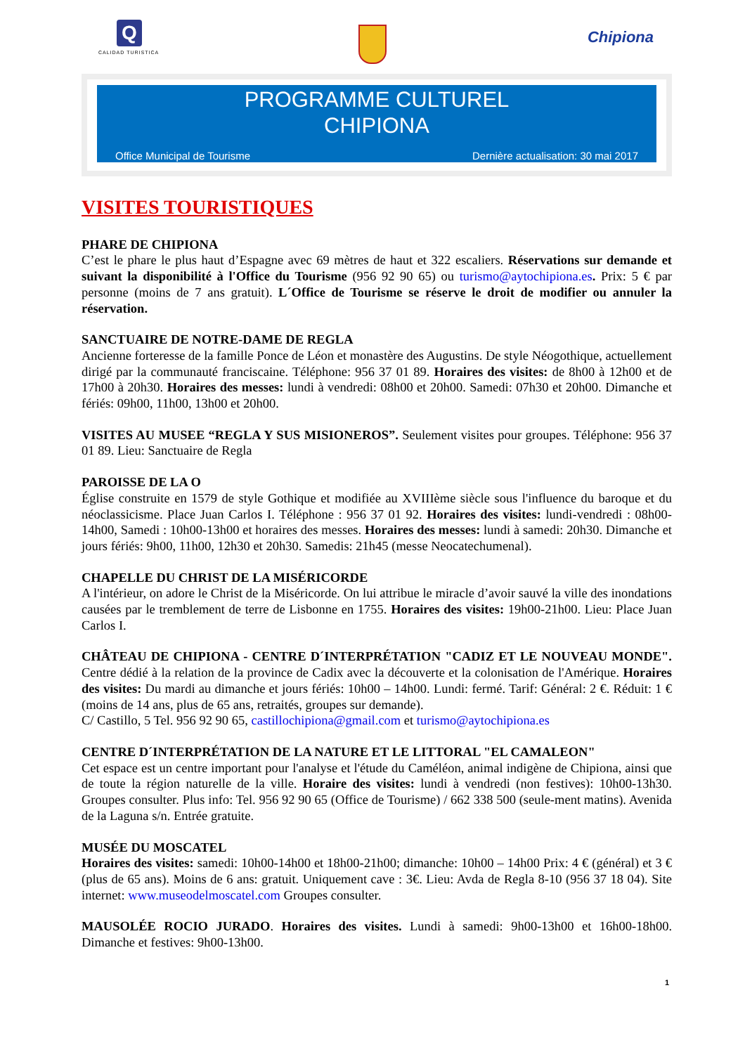Q
CALIDAD TURISTICA
Chipiona
PROGRAMME CULTUREL
CHIPIONA
Office Municipal de Tourisme Dernière actualisation: 30 mai 2017
VISITES TOURISTIQUES
PHARE DE CHIPIONA
C’est le phare le plus haut d’Espagne avec 69 mètres de haut et 322 escaliers. Réservations sur demande et suivant la disponibilité à l'Office du Tourisme (956 92 90 65) ou turismo@aytochipiona.es. Prix: 5 € par personne (moins de 7 ans gratuit). L´Office de Tourisme se réserve le droit de modifier ou annuler la réservation.
SANCTUAIRE DE NOTRE-DAME DE REGLA
Ancienne forteresse de la famille Ponce de Léon et monastère des Augustins. De style Néogothique, actuellement dirigé par la communauté franciscaine. Téléphone: 956 37 01 89. Horaires des visites: de 8h00 à 12h00 et de 17h00 à 20h30. Horaires des messes: lundi à vendredi: 08h00 et 20h00. Samedi: 07h30 et 20h00. Dimanche et fériés: 09h00, 11h00, 13h00 et 20h00.
VISITES AU MUSEE “REGLA Y SUS MISIONEROS”. Seulement visites pour groupes. Téléphone: 956 37 01 89. Lieu: Sanctuaire de Regla
PAROISSE DE LA O
Église construite en 1579 de style Gothique et modifiée au XVIIIème siècle sous l'influence du baroque et du néoclassicisme. Place Juan Carlos I. Téléphone : 956 37 01 92. Horaires des visites: lundi-vendredi : 08h00-14h00, Samedi : 10h00-13h00 et horaires des messes. Horaires des messes: lundi à samedi: 20h30. Dimanche et jours fériés: 9h00, 11h00, 12h30 et 20h30. Samedis: 21h45 (messe Neocatechumenal).
CHAPELLE DU CHRIST DE LA MISÉRICORDE
A l'intérieur, on adore le Christ de la Miséricorde. On lui attribue le miracle d’avoir sauvé la ville des inondations causées par le tremblement de terre de Lisbonne en 1755. Horaires des visites: 19h00-21h00. Lieu: Place Juan Carlos I.
CHÂTEAU DE CHIPIONA - CENTRE D´INTERPRÉTATION "CADIZ ET LE NOUVEAU MONDE". Centre dédié à la relation de la province de Cadix avec la découverte et la colonisation de l'Amérique. Horaires des visites: Du mardi au dimanche et jours fériés: 10h00 – 14h00. Lundi: fermé. Tarif: Général: 2 €. Réduit: 1 € (moins de 14 ans, plus de 65 ans, retraités, groupes sur demande).
C/ Castillo, 5 Tel. 956 92 90 65, castillochipiona@gmail.com et turismo@aytochipiona.es
CENTRE D´INTERPRÉTATION DE LA NATURE ET LE LITTORAL "EL CAMALEON"
Cet espace est un centre important pour l'analyse et l'étude du Caméléon, animal indigène de Chipiona, ainsi que de toute la région naturelle de la ville. Horaire des visites: lundi à vendredi (non festives): 10h00-13h30. Groupes consulter. Plus info: Tel. 956 92 90 65 (Office de Tourisme) / 662 338 500 (seule-ment matins). Avenida de la Laguna s/n. Entrée gratuite.
MUSÉE DU MOSCATEL
Horaires des visites: samedi: 10h00-14h00 et 18h00-21h00; dimanche: 10h00 – 14h00 Prix: 4 € (général) et 3 € (plus de 65 ans). Moins de 6 ans: gratuit. Uniquement cave : 3€. Lieu: Avda de Regla 8-10 (956 37 18 04). Site internet: www.museodelmoscatel.com Groupes consulter.
MAUSOLÉE ROCIO JURADO. Horaires des visites. Lundi à samedi: 9h00-13h00 et 16h00-18h00. Dimanche et festives: 9h00-13h00.
1